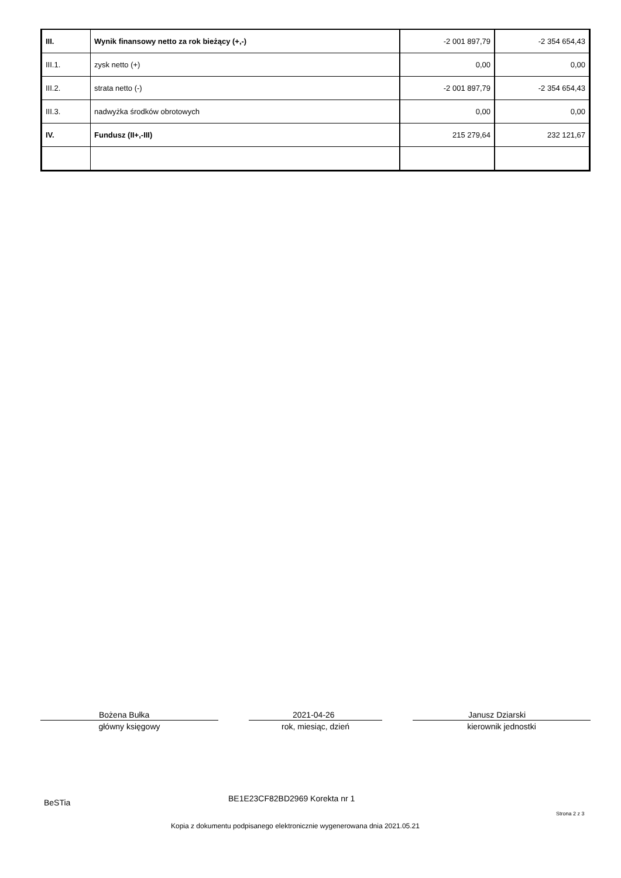| III. | Wynik finansowy netto za rok bieżący (+,-) | -2 001 897,79 | -2 354 654,43 |
| III.1. | zysk netto (+) | 0,00 | 0,00 |
| III.2. | strata netto (-) | -2 001 897,79 | -2 354 654,43 |
| III.3. | nadwyżka środków obrotowych | 0,00 | 0,00 |
| IV. | Fundusz (II+,-III) | 215 279,64 | 232 121,67 |
Bożena Bułka
główny księgowy
2021-04-26
rok, miesiąc, dzień
Janusz Dziarski
kierownik jednostki
BeSTia BE1E23CF82BD2969 Korekta nr 1
Strona 2 z 3
Kopia z dokumentu podpisanego elektronicznie wygenerowana dnia 2021.05.21